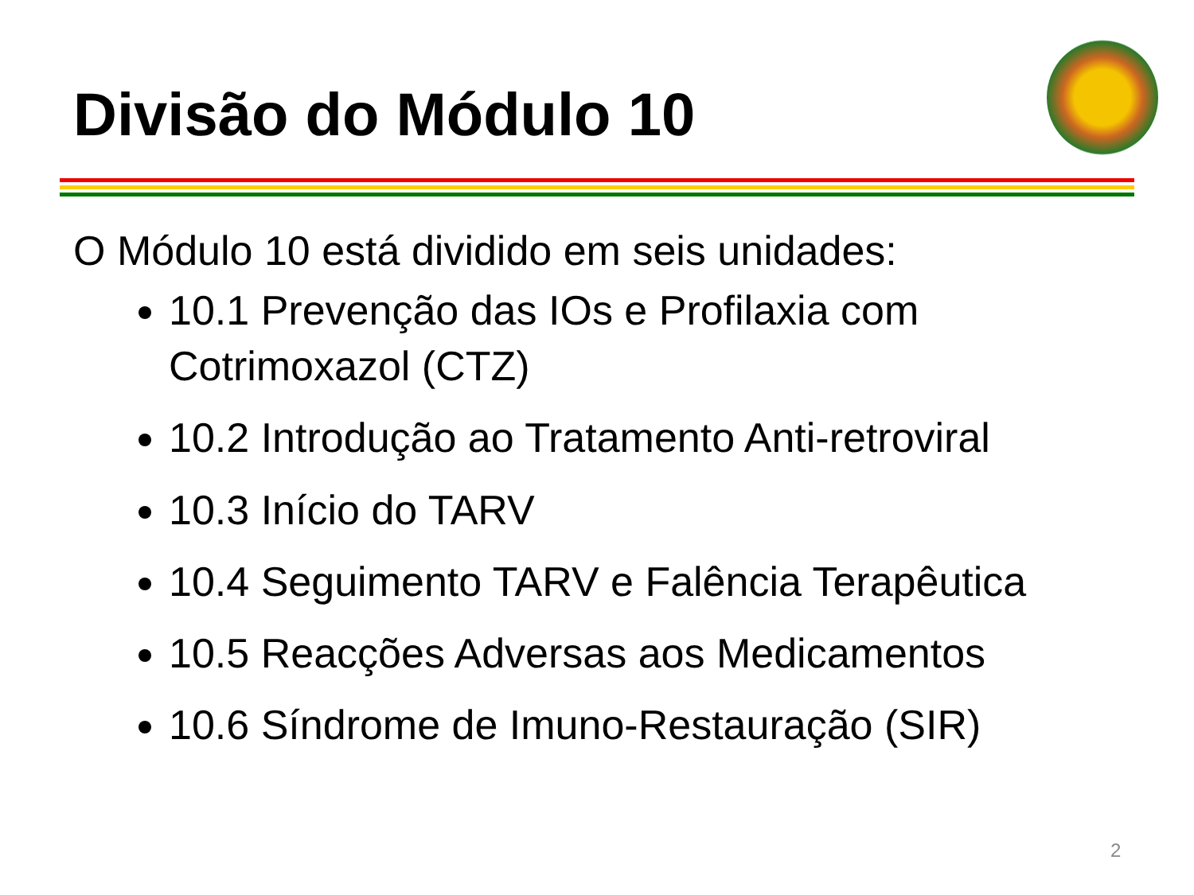Divisão do Módulo 10
O Módulo 10 está dividido em seis unidades:
10.1 Prevenção das IOs e Profilaxia com Cotrimoxazol (CTZ)
10.2 Introdução ao Tratamento Anti-retroviral
10.3 Início do TARV
10.4 Seguimento TARV e Falência Terapêutica
10.5 Reacções Adversas aos Medicamentos
10.6 Síndrome de Imuno-Restauração (SIR)
2